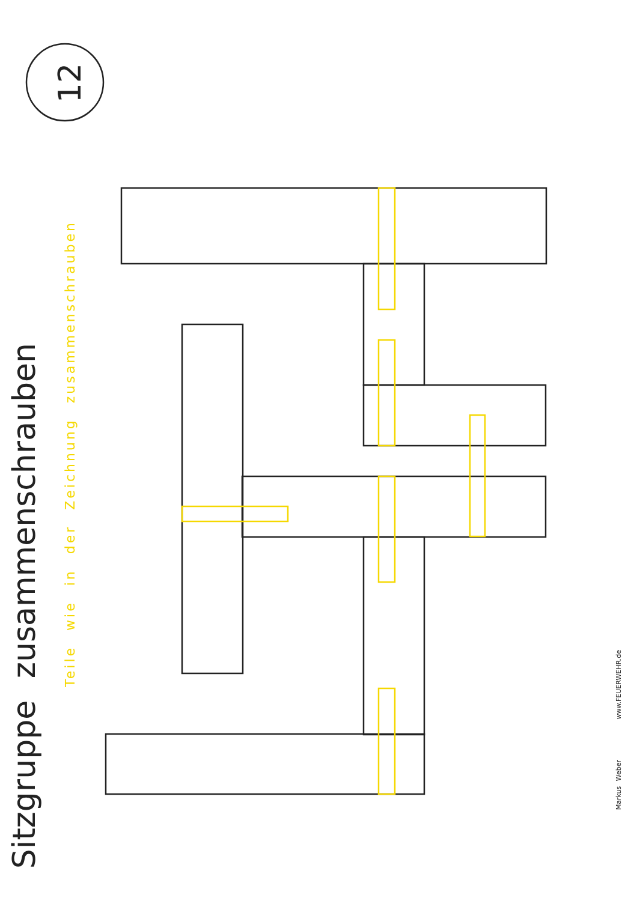12
Sitzgruppe zusammenschrauben
Teile wie in der Zeichnung zusammenschrauben
Markus Weber
www.FEUERWEHR.de